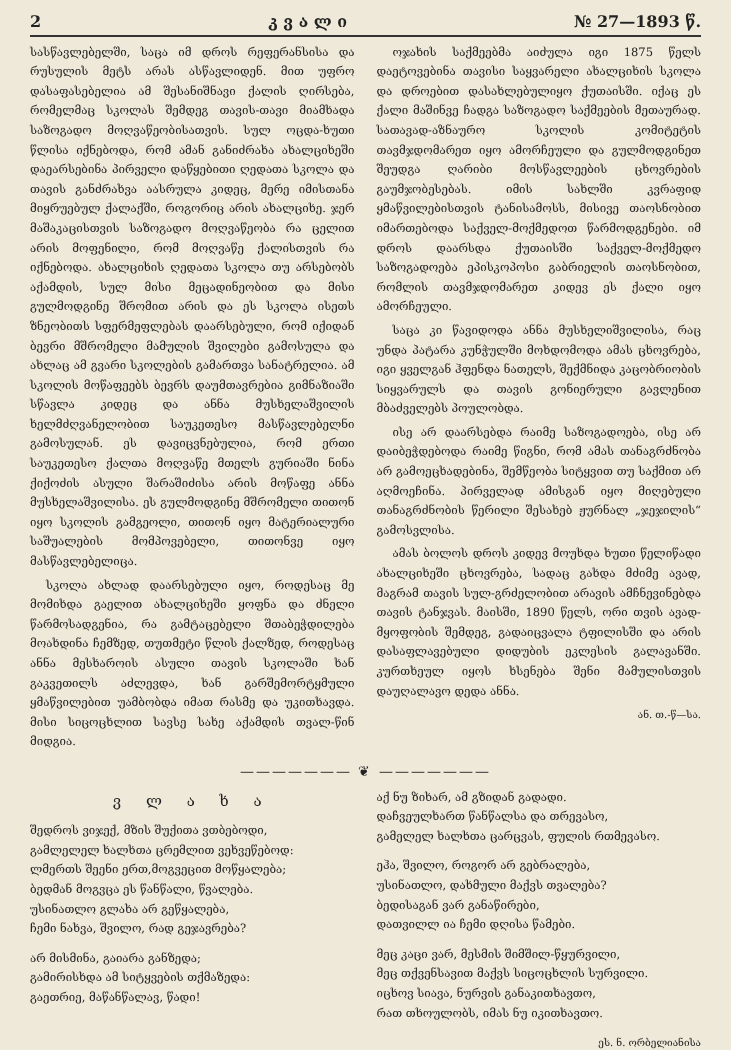2 კ ვ ა ლ ი № 27—1893 წ.
სასწავლებელში, საცა იმ დროს რეფერანსისა და რუსულის მეტს არას ასწავლიდენ. მით უფრო დასაფასებელია ამ შესანიშნავი ქალის ღირსება, რომელმაც სკოლას შემდეგ თავის-თავი მიამხადა საზოგადო მოღვაწეობისათვის. სულ ოცდა-ხუთი წლისა იქნებოდა, რომ ამან განიძრახა ახალციხეში დაეარსებინა პირველი დაწყებითი ღედათა სკოლა და თავის განძრახვა აასრულა კიდეც, მერე იმისთანა მიყრუებულ ქალაქში, როგორიც არის ახალციხე. ჯერ მაშაკაცისთვის საზოგადო მოღვაწეობა რა ცელით არის მოფენილი, რომ მოღვაწე ქალისთვის რა იქნებოდა. ახალციხის ღედათა სკოლა თუ არსებობს აქამდის, სულ მისი მეცადინეობით და მისი გულმოდგინე შრომით არის და ეს სკოლა ისეთს ზნეობითს სფერმეფლებას დაარსებული, რომ იქიდან ბევრი მშრომელი მამულის შვილები გამოსულა და ახლაც ამ გვარი სკოლების გამართვა სანატრელია. ამ სკოლის მოწაფეებს ბევრს დაუმთავრებია გიმნაზიაში სწავლა კიდეც და ანნა მუსხელაშვილის ხელმძღვანელობით საუკეთესო მასწავლებელნი გამოსულან. ეს დავიცვნებულია, რომ ერთი საუკეთესო ქალთა მოღვაწე მთელს გურიაში ნინა ქიქოძის ასული შარაშიძისა არის მოწაფე ანნა მუსხელაშვილისა. ეს გულმოდგინე მშრომელი თითონ იყო სკოლის გამგეოლი, თითონ იყო მატერიალური საშუალების მომპოვებელი, თითონვე იყო მასწავლებელიცა.
სკოლა ახლად დაარსებული იყო, როდესაც მე მომიხდა გაელით ახალციხეში ყოფნა და ძნელი წარმოსადგენია, რა გამტაცებელი შთაბეჭდილება მოახდინა ჩემზედ, თუთმეტი წლის ქალზედ, როდესაც ანნა მესხაროის ასული თავის სკოლაში ხან გაკვეთილს აძლევდა, ხან გარშემორტყმული ყმაწვილებით უამბობდა იმათ რასმე და უკითხავდა. მისი სიცოცხლით სავსე სახე აქამდის თვალ-წინ მიდგია.
ოჯახის საქმეებმა აიძულა იგი 1875 წელს დაეტოვებინა თავისი საყვარელი ახალციხის სკოლა და დროებით დასახლებულიყო ქუთაისში. იქაც ეს ქალი მაშინვე ჩადგა საზოგადო საქმეების მეთაურად. სათავად-აზნაურო სკოლის კომიტეტის თავმჯდომარეთ იყო ამორჩეული და გულმოდგინეთ შეუდგა ღარიბი მოსწავლეების ცხოვრების გაუმჯობესებას. იმის სახლში კვრაფიდ ყმაწვილებისთვის ტანისამოსს, მისივე თაოსნობით იმართებოდა საქველ-მოქმედოთ წარმოდგენები. იმ დროს დაარსდა ქუთაისში საქველ-მოქმედო საზოგადოება ეპისკოპოსი გაბრიელის თაოსნობით, რომლის თავმჯდომარეთ კიდევ ეს ქალი იყო ამორჩეული.
საცა კი წავიდოდა ანნა მუსხელიშვილისა, რაც უნდა პატარა კუნჭულში მოხდომოდა ამას ცხოვრება, იგი ყველგან ჰფენდა ნათელს, შექმნიდა კაცობრიობის სიყვარულს და თავის გონიერული გავლენით მბაძველებს პოულობდა.
ისე არ დაარსებდა რაიმე საზოგადოება, ისე არ დაიბეჭდებოდა რაიმე წიგნი, რომ ამას თანაგრძნობა არ გამოეცხადებინა, შემწეობა სიტყვით თუ საქმით არ აღმოეჩინა. პირველად ამისგან იყო მიღებული თანაგრძნობის წერილი შესახებ ჟურნალ „ჯეჯილის“ გამოსვლისა.
ამას ბოლოს დროს კიდევ მოუხდა ხუთი წელიწადი ახალციხეში ცხოვრება, სადაც გახდა მძიმე ავად, მაგრამ თავის სულ-გრძელობით არავის ამჩნევინებდა თავის ტანჯვას. მაისში, 1890 წელს, ორი თვის ავად-მყოფობის შემდეგ, გადაიცვალა ტფილისში და არის დასაფლავებული დიდუბის ეკლესის გალავანში. კურთხეულ იყოს ხსენება შენი მამულისთვის დაუღალავო დედა ანნა.
ან. თ.-წ—სა.
——————— ❦ ———————
ვ ლ ა ხ ა
შედროს ვიჯექ, მზის შუქითა ვთბებოდი,
გამლელელ ხალხთა ცრემლით ვეხვეწებოდ:
ლმერთს შეენი ერთ,მოგვეცით მოწყალება;
ბედმან მოგვცა ეს წანწალი, წვალება.
უსინათლო გლახა არ გეწყალება,
ჩემი ნახვა, შვილო, რად გეჯავრება?
არ მისმინა, გაიარა განზედა;
გამირისხდა ამ სიტყვების თქმაზედა:
გაეთრიე, მაწანწალავ, წადი!
აქ ნუ ზიხარ, ამ გზიდან გადადი.
დაჩვეულხართ წანწალსა და თრევასო,
გამელელ ხალხთა ცარცვას, ფულის რთმევასო.
ეჰა, შვილო, როგორ არ გებრალება,
უსინათლო, დახმული მაქვს თვალება?
ბედისაგან ვარ განაწირები,
დათვილლ ია ჩემი დღისა წამები.
მეც კაცი ვარ, მესმის შიმშილ-წყურვილი,
მეც თქვენსავით მაქვს სიცოცხლის სურვილი.
იცხოვ სიავა, ნურვის განაკითხავთო,
რათ თხოულობს, იმას ნუ იკითხავთო.
ეს. ნ. ორბელიანისა